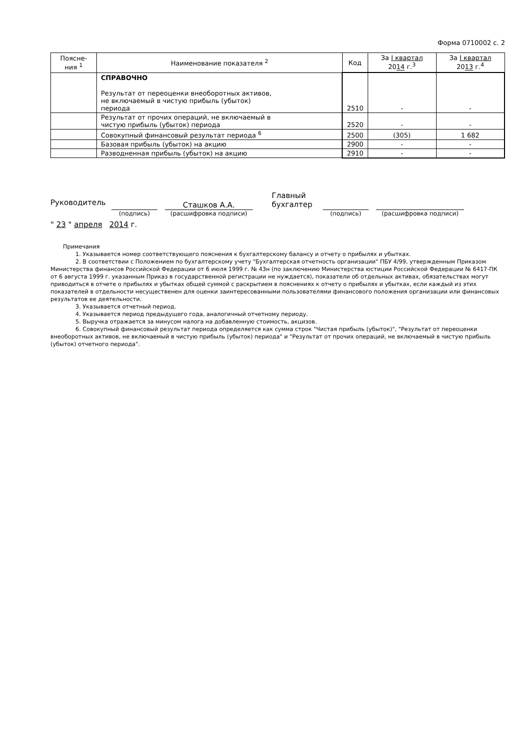Форма 0710002 с. 2
| Поясне- ния <sup>1</sup> | Наименование показателя <sup>2</sup> | Код | За I квартал 20 14 г.<sup>3</sup> | За I квартал 20 13 г.<sup>4</sup> |
| --- | --- | --- | --- | --- |
| | СПРАВОЧНО Результат от переоценки внеоборотных активов, не включаемый в чистую прибыль (убыток) периода | 2510 | - | - |
| | Результат от прочих операций, не включаемый в чистую прибыль (убыток) периода | 2520 | - | - |
| | Совокупный финансовый результат периода <sup>6</sup> | 2500 | (305) | 1 682 |
| | Базовая прибыль (убыток) на акцию | 2900 | - | - |
| | Разводненная прибыль (убыток) на акцию | 2910 | - | - |
Руководитель
(подпись)
Сташков А.А.
(расшифровка подписи)
Главный
бухгалтер
(подпись)
(расшифровка подписи)
" 23 " апреля 2014 г.
Примечания
1. Указывается номер соответствующего пояснения к бухгалтерскому балансу и отчету о прибылях и убытках.
2. В соответствии с Положением по бухгалтерскому учету "Бухгалтерская отчетность организации" ПБУ 4/99, утвержденным Приказом Министерства финансов Российской Федерации от 6 июля 1999 г. № 43н (по заключению Министерства юстиции Российской Федерации № 6417-ПК от 6 августа 1999 г. указанным Приказ в государственной регистрации не нуждается), показатели об отдельных активах, обязательствах могут приводиться в отчете о прибылях и убытках общей суммой с раскрытием в пояснениях к отчету о прибылях и убытках, если каждый из этих показателей в отдельности несущественен для оценки заинтересованными пользователями финансового положения организации или финансовых результатов ее деятельности.
3. Указывается отчетный период.
4. Указывается период предыдущего года, аналогичный отчетному периоду.
5. Выручка отражается за минусом налога на добавленную стоимость, акцизов.
6. Совокупный финансовый результат периода определяется как сумма строк "Чистая прибыль (убыток)", "Результат от переоценки внеоборотных активов, не включаемый в чистую прибыль (убыток) периода" и "Результат от прочих операций, не включаемый в чистую прибыль (убыток) отчетного периода".